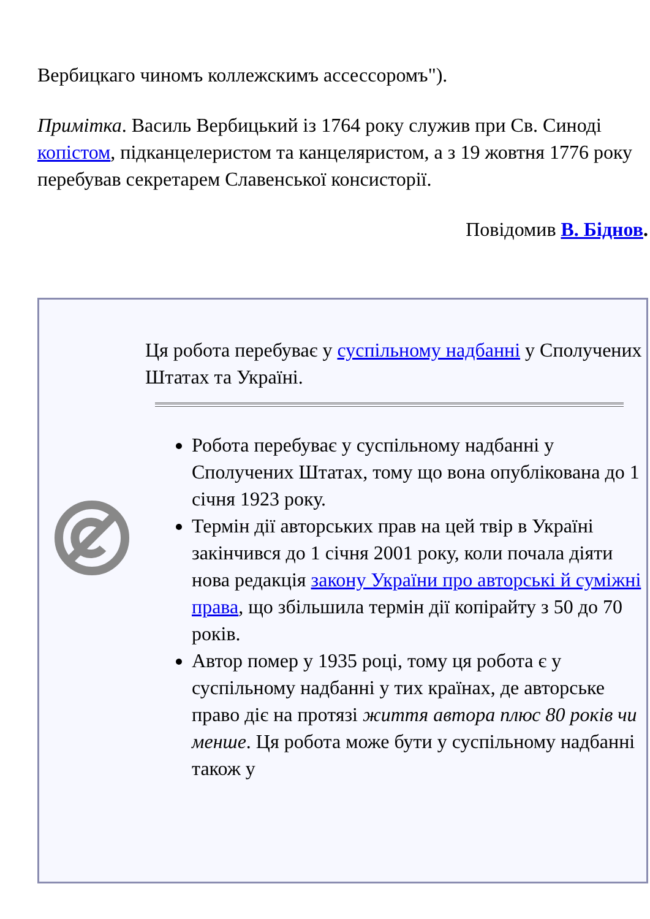Вербицкаго чиномъ коллежскимъ ассессоромъ").
Примітка. Василь Вербицький із 1764 року служив при Св. Синоді копістом, підканцелеристом та канцеляристом, а з 19 жовтня 1776 року перебував секретарем Славенської консисторії.
Повідомив В. Біднов.
| | Ця робота перебуває у суспільному надбанні у Сполучених Штатах та Україні. Робота перебуває у суспільному надбанні у Сполучених Штатах, тому що вона опублікована до 1 січня 1923 року. Термін дії авторських прав на цей твір в Україні закінчився до 1 січня 2001 року, коли почала діяти нова редакція закону України про авторські й суміжні права , що збільшила термін дії копірайту з 50 до 70 років. Автор помер у 1935 році, тому ця робота є у суспільному надбанні у тих країнах, де авторське право діє на протязі життя автора плюс 80 років чи менше . Ця робота може бути у суспільному надбанні також у |